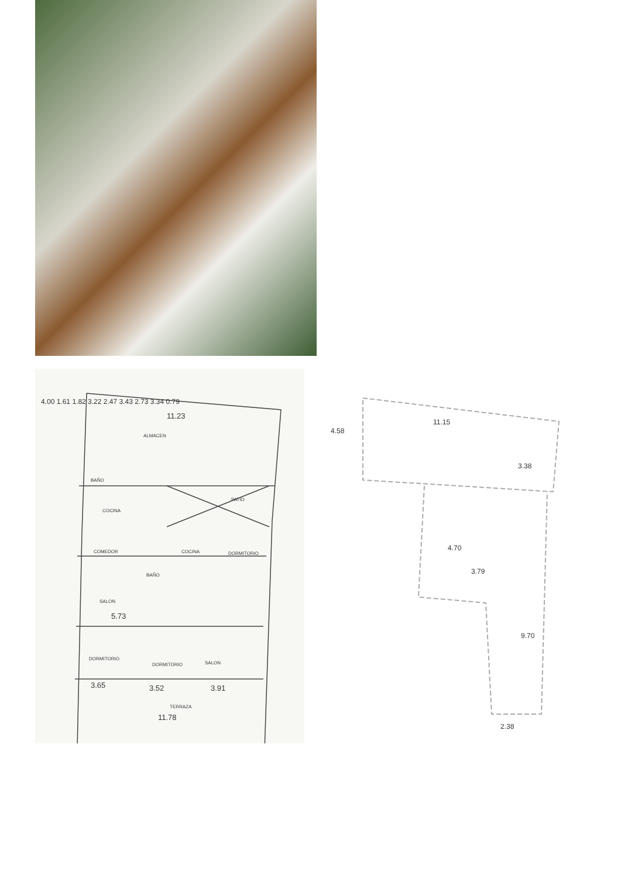11.23
ALMACEN
BAÑO
PATIO
COCINA
COMEDOR
COCINA
DORMITORIO
BAÑO
SALON
5.73
DORMITORIO
DORMITORIO
SALON
3.65
3.52
3.91
TERRAZA
11.78
4.00 1.61 1.82 3.22 2.47 3.43 2.73 3.34 0.79
11.15
4.58
3.38
4.70
3.79
9.70
2.38